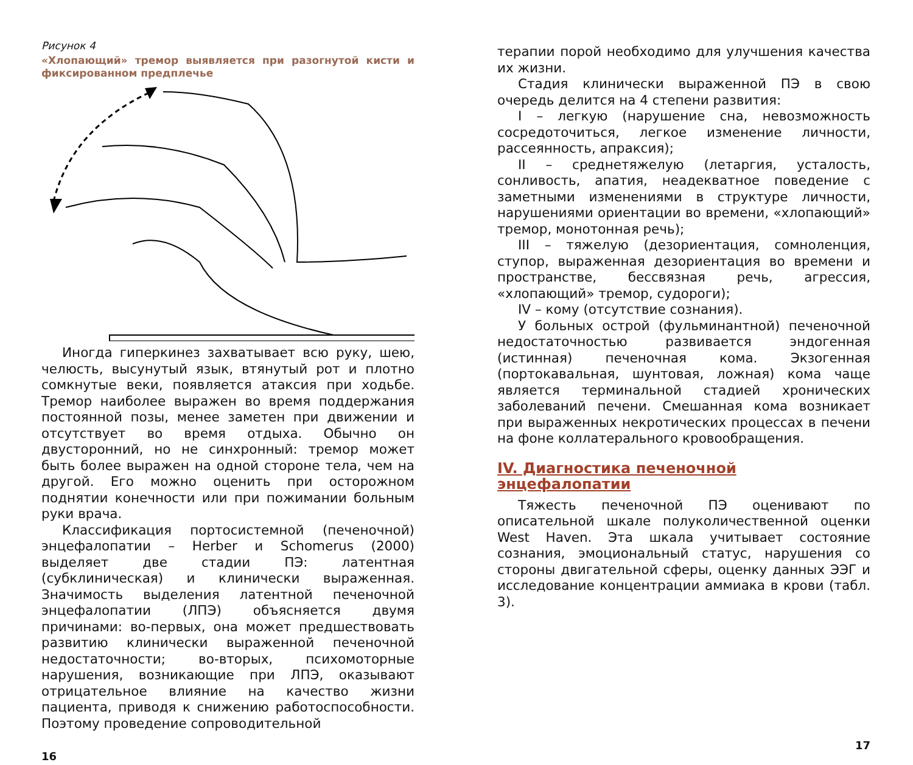Рисунок 4
«Хлопающий» тремор выявляется при разогнутой кисти и фиксированном предплечье
Иногда гиперкинез захватывает всю руку, шею, челюсть, высунутый язык, втянутый рот и плотно сомкнутые веки, появляется атаксия при ходьбе. Тремор наиболее выражен во время поддержания постоянной позы, менее заметен при движении и отсутствует во время отдыха. Обычно он двусторонний, но не синхронный: тремор может быть более выражен на одной стороне тела, чем на другой. Его можно оценить при осторожном поднятии конечности или при пожимании больным руки врача.
Классификация портосистемной (печеночной) энцефалопатии – Herber и Schomerus (2000) выделяет две стадии ПЭ: латентная (субклиническая) и клинически выраженная. Значимость выделения латентной печеночной энцефалопатии (ЛПЭ) объясняется двумя причинами: во-первых, она может предшествовать развитию клинически выраженной печеночной недостаточности; во-вторых, психомоторные нарушения, возникающие при ЛПЭ, оказывают отрицательное влияние на качество жизни пациента, приводя к снижению работоспособности. Поэтому проведение сопроводительной
16
терапии порой необходимо для улучшения качества их жизни.
Стадия клинически выраженной ПЭ в свою очередь делится на 4 степени развития:
I – легкую (нарушение сна, невозможность сосредоточиться, легкое изменение личности, рассеянность, апраксия);
II – среднетяжелую (летаргия, усталость, сонливость, апатия, неадекватное поведение с заметными изменениями в структуре личности, нарушениями ориентации во времени, «хлопающий» тремор, монотонная речь);
III – тяжелую (дезориентация, сомноленция, ступор, выраженная дезориентация во времени и пространстве, бессвязная речь, агрессия, «хлопающий» тремор, судороги);
IV – кому (отсутствие сознания).
У больных острой (фульминантной) печеночной недостаточностью развивается эндогенная (истинная) печеночная кома. Экзогенная (портокавальная, шунтовая, ложная) кома чаще является терминальной стадией хронических заболеваний печени. Смешанная кома возникает при выраженных некротических процессах в печени на фоне коллатерального кровообращения.
IV. Диагностика печеночной энцефалопатии
Тяжесть печеночной ПЭ оценивают по описательной шкале полуколичественной оценки West Haven. Эта шкала учитывает состояние сознания, эмоциональный статус, нарушения со стороны двигательной сферы, оценку данных ЭЭГ и исследование концентрации аммиака в крови (табл. 3).
17